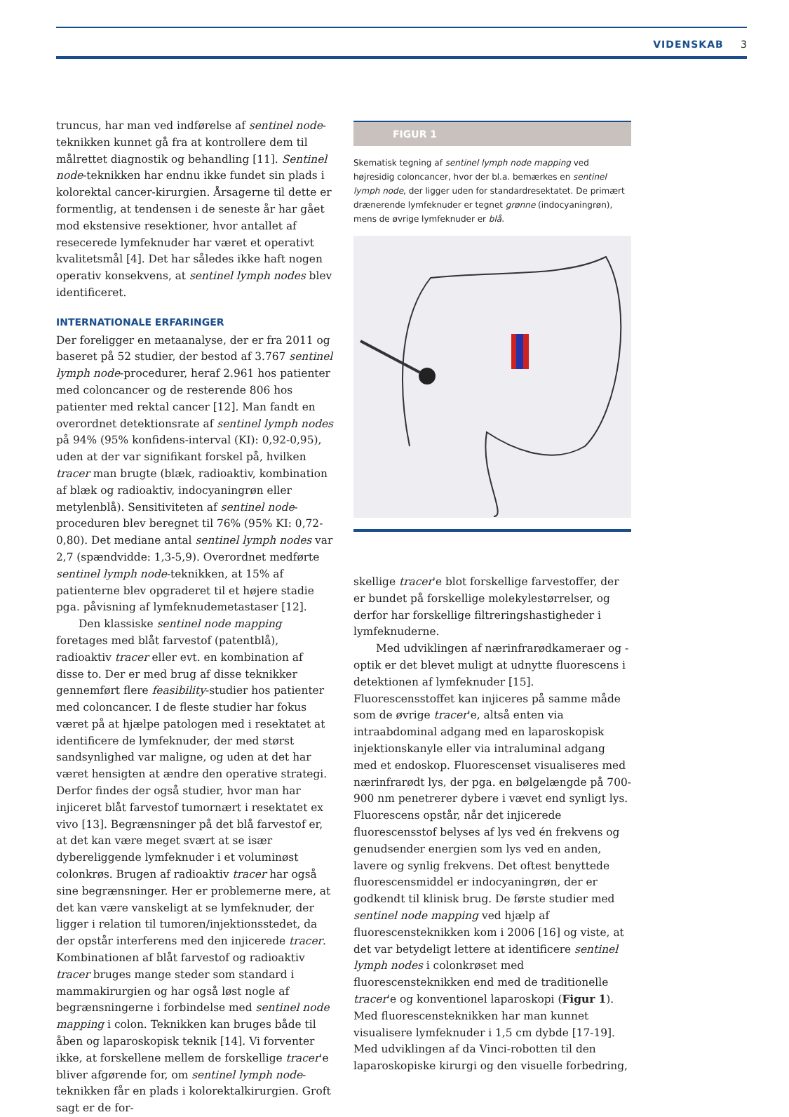VIDENSKAB 3
truncus, har man ved indførelse af sentinel node-teknikken kunnet gå fra at kontrollere dem til målrettet diagnostik og behandling [11]. Sentinel node-teknikken har endnu ikke fundet sin plads i kolorektal cancer-kirurgien. Årsagerne til dette er formentlig, at tendensen i de seneste år har gået mod ekstensive resektioner, hvor antallet af resecerede lymfeknuder har været et operativt kvalitetsmål [4]. Det har således ikke haft nogen operativ konsekvens, at sentinel lymph nodes blev identificeret.
INTERNATIONALE ERFARINGER
Der foreligger en metaanalyse, der er fra 2011 og baseret på 52 studier, der bestod af 3.767 sentinel lymph node-procedurer, heraf 2.961 hos patienter med coloncancer og de resterende 806 hos patienter med rektal cancer [12]. Man fandt en overordnet detektionsrate af sentinel lymph nodes på 94% (95% konfidens-interval (KI): 0,92-0,95), uden at der var signifikant forskel på, hvilken tracer man brugte (blæk, radioaktiv, kombination af blæk og radioaktiv, indocyaningrøn eller metylenblå). Sensitiviteten af sentinel node-proceduren blev beregnet til 76% (95% KI: 0,72-0,80). Det mediane antal sentinel lymph nodes var 2,7 (spændvidde: 1,3-5,9). Overordnet medførte sentinel lymph node-teknikken, at 15% af patienterne blev opgraderet til et højere stadie pga. påvisning af lymfeknudemetastaser [12].
Den klassiske sentinel node mapping foretages med blåt farvestof (patentblå), radioaktiv tracer eller evt. en kombination af disse to. Der er med brug af disse teknikker gennemført flere feasibility-studier hos patienter med coloncancer. I de fleste studier har fokus været på at hjælpe patologen med i resektatet at identificere de lymfeknuder, der med størst sandsynlighed var maligne, og uden at det har været hensigten at ændre den operative strategi. Derfor findes der også studier, hvor man har injiceret blåt farvestof tumornært i resektatet ex vivo [13]. Begrænsninger på det blå farvestof er, at det kan være meget svært at se især dybereliggende lymfeknuder i et voluminøst colonkrøs. Brugen af radioaktiv tracer har også sine begrænsninger. Her er problemerne mere, at det kan være vanskeligt at se lymfeknuder, der ligger i relation til tumoren/injektionsstedet, da der opstår interferens med den injicerede tracer. Kombinationen af blåt farvestof og radioaktiv tracer bruges mange steder som standard i mammakirurgien og har også løst nogle af begrænsningerne i forbindelse med sentinel node mapping i colon. Teknikken kan bruges både til åben og laparoskopisk teknik [14]. Vi forventer ikke, at forskellene mellem de forskellige tracer'e bliver afgørende for, om sentinel lymph node-teknikken får en plads i kolorektalkirurgien. Groft sagt er de for-
FIGUR 1
Skematisk tegning af sentinel lymph node mapping ved højresidig coloncancer, hvor der bl.a. bemærkes en sentinel lymph node, der ligger uden for standardresektatet. De primært drænerende lymfeknuder er tegnet grønne (indocyaningrøn), mens de øvrige lymfeknuder er blå.
skellige tracer'e blot forskellige farvestoffer, der er bundet på forskellige molekylestørrelser, og derfor har forskellige filtreringshastigheder i lymfeknuderne.
Med udviklingen af nærinfrarødkameraer og -optik er det blevet muligt at udnytte fluorescens i detektionen af lymfeknuder [15]. Fluorescensstoffet kan injiceres på samme måde som de øvrige tracer'e, altså enten via intraabdominal adgang med en laparoskopisk injektionskanyle eller via intraluminal adgang med et endoskop. Fluorescenset visualiseres med nærinfrarødt lys, der pga. en bølgelængde på 700-900 nm penetrerer dybere i vævet end synligt lys. Fluorescens opstår, når det injicerede fluorescensstof belyses af lys ved én frekvens og genudsender energien som lys ved en anden, lavere og synlig frekvens. Det oftest benyttede fluorescensmiddel er indocyaningrøn, der er godkendt til klinisk brug. De første studier med sentinel node mapping ved hjælp af fluorescensteknikken kom i 2006 [16] og viste, at det var betydeligt lettere at identificere sentinel lymph nodes i colonkrøset med fluorescensteknikken end med de traditionelle tracer'e og konventionel laparoskopi (Figur 1). Med fluorescensteknikken har man kunnet visualisere lymfeknuder i 1,5 cm dybde [17-19]. Med udviklingen af da Vinci-robotten til den laparoskopiske kirurgi og den visuelle forbedring,